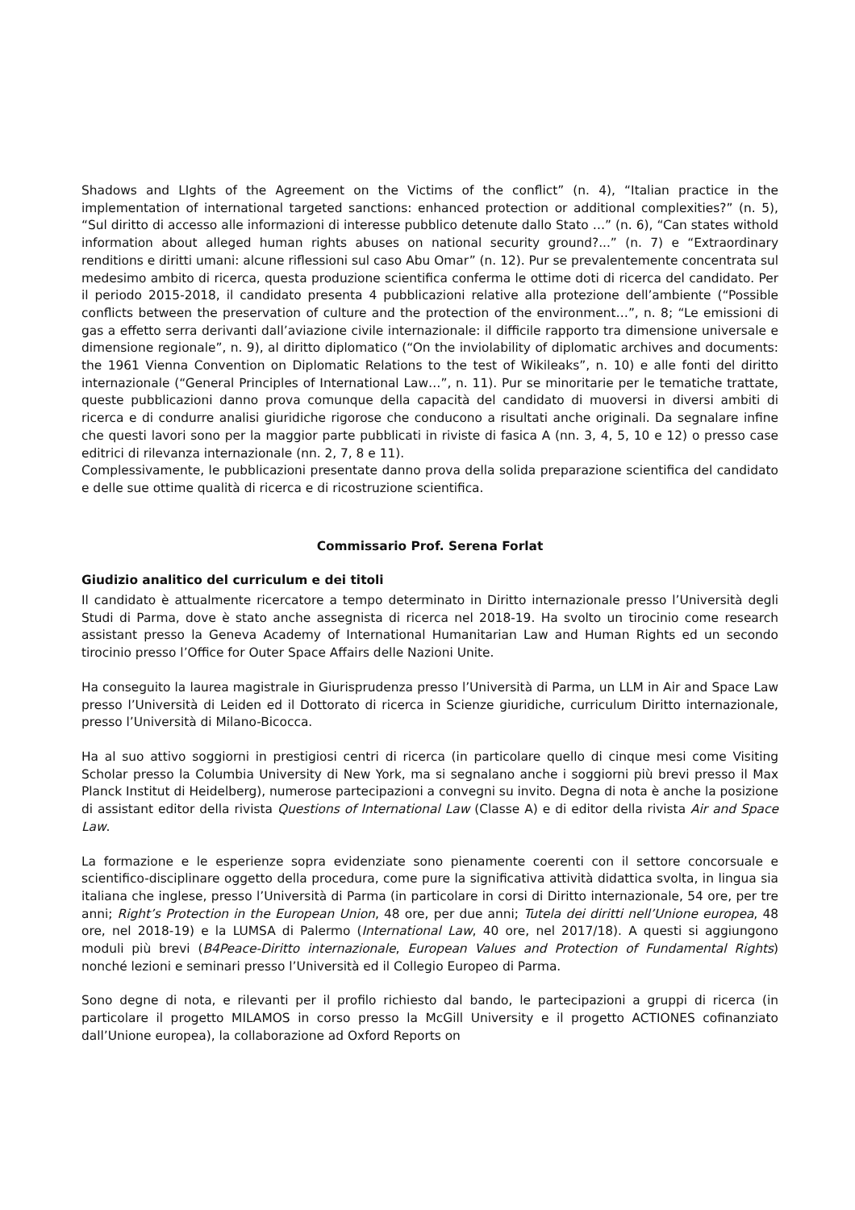Shadows and LIghts of the Agreement on the Victims of the conflict” (n. 4), “Italian practice in the implementation of international targeted sanctions: enhanced protection or additional complexities?” (n. 5), “Sul diritto di accesso alle informazioni di interesse pubblico detenute dallo Stato …” (n. 6), “Can states withold information about alleged human rights abuses on national security ground?...” (n. 7) e “Extraordinary renditions e diritti umani: alcune riflessioni sul caso Abu Omar” (n. 12). Pur se prevalentemente concentrata sul medesimo ambito di ricerca, questa produzione scientifica conferma le ottime doti di ricerca del candidato. Per il periodo 2015-2018, il candidato presenta 4 pubblicazioni relative alla protezione dell’ambiente (“Possible conflicts between the preservation of culture and the protection of the environment…”, n. 8; “Le emissioni di gas a effetto serra derivanti dall’aviazione civile internazionale: il difficile rapporto tra dimensione universale e dimensione regionale”, n. 9), al diritto diplomatico (“On the inviolability of diplomatic archives and documents: the 1961 Vienna Convention on Diplomatic Relations to the test of Wikileaks”, n. 10) e alle fonti del diritto internazionale (“General Principles of International Law…”, n. 11). Pur se minoritarie per le tematiche trattate, queste pubblicazioni danno prova comunque della capacità del candidato di muoversi in diversi ambiti di ricerca e di condurre analisi giuridiche rigorose che conducono a risultati anche originali. Da segnalare infine che questi lavori sono per la maggior parte pubblicati in riviste di fasica A (nn. 3, 4, 5, 10 e 12) o presso case editrici di rilevanza internazionale (nn. 2, 7, 8 e 11).
Complessivamente, le pubblicazioni presentate danno prova della solida preparazione scientifica del candidato e delle sue ottime qualità di ricerca e di ricostruzione scientifica.
Commissario Prof. Serena Forlat
Giudizio analitico del curriculum e dei titoli
Il candidato è attualmente ricercatore a tempo determinato in Diritto internazionale presso l’Università degli Studi di Parma, dove è stato anche assegnista di ricerca nel 2018-19. Ha svolto un tirocinio come research assistant presso la Geneva Academy of International Humanitarian Law and Human Rights ed un secondo tirocinio presso l’Office for Outer Space Affairs delle Nazioni Unite.
Ha conseguito la laurea magistrale in Giurisprudenza presso l’Università di Parma, un LLM in Air and Space Law presso l’Università di Leiden ed il Dottorato di ricerca in Scienze giuridiche, curriculum Diritto internazionale, presso l’Università di Milano-Bicocca.
Ha al suo attivo soggiorni in prestigiosi centri di ricerca (in particolare quello di cinque mesi come Visiting Scholar presso la Columbia University di New York, ma si segnalano anche i soggiorni più brevi presso il Max Planck Institut di Heidelberg), numerose partecipazioni a convegni su invito. Degna di nota è anche la posizione di assistant editor della rivista Questions of International Law (Classe A) e di editor della rivista Air and Space Law.
La formazione e le esperienze sopra evidenziate sono pienamente coerenti con il settore concorsuale e scientifico-disciplinare oggetto della procedura, come pure la significativa attività didattica svolta, in lingua sia italiana che inglese, presso l’Università di Parma (in particolare in corsi di Diritto internazionale, 54 ore, per tre anni; Right’s Protection in the European Union, 48 ore, per due anni; Tutela dei diritti nell’Unione europea, 48 ore, nel 2018-19) e la LUMSA di Palermo (International Law, 40 ore, nel 2017/18). A questi si aggiungono moduli più brevi (B4Peace-Diritto internazionale, European Values and Protection of Fundamental Rights) nonché lezioni e seminari presso l’Università ed il Collegio Europeo di Parma.
Sono degne di nota, e rilevanti per il profilo richiesto dal bando, le partecipazioni a gruppi di ricerca (in particolare il progetto MILAMOS in corso presso la McGill University e il progetto ACTIONES cofinanziato dall’Unione europea), la collaborazione ad Oxford Reports on